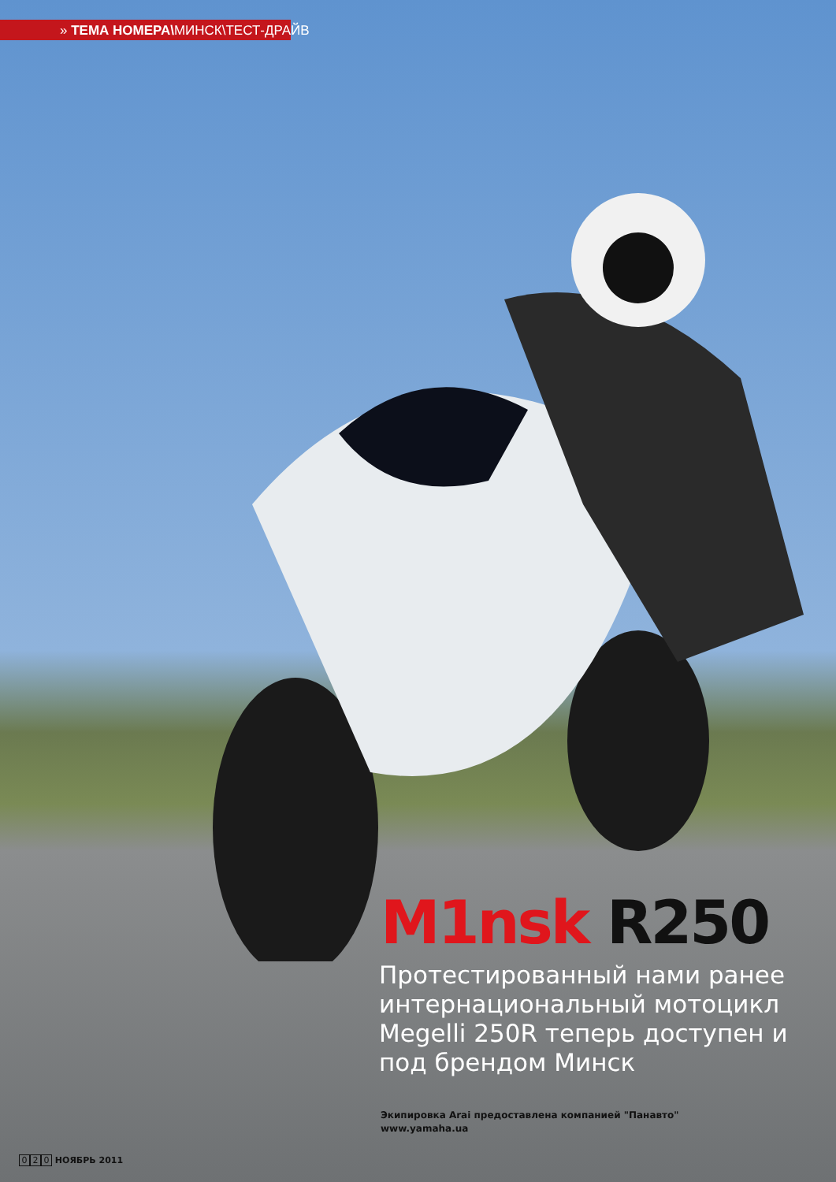» ТЕМА НОМЕРА\МИНСК\ТЕСТ-ДРАЙВ
M1nsk R250
Протестированный нами ранее интернациональный мотоцикл Megelli 250R теперь доступен и под брендом Минск
Экипировка Arai предоставлена компанией "Панавто"
www.yamaha.ua
0 2 0 НОЯБРЬ 2011